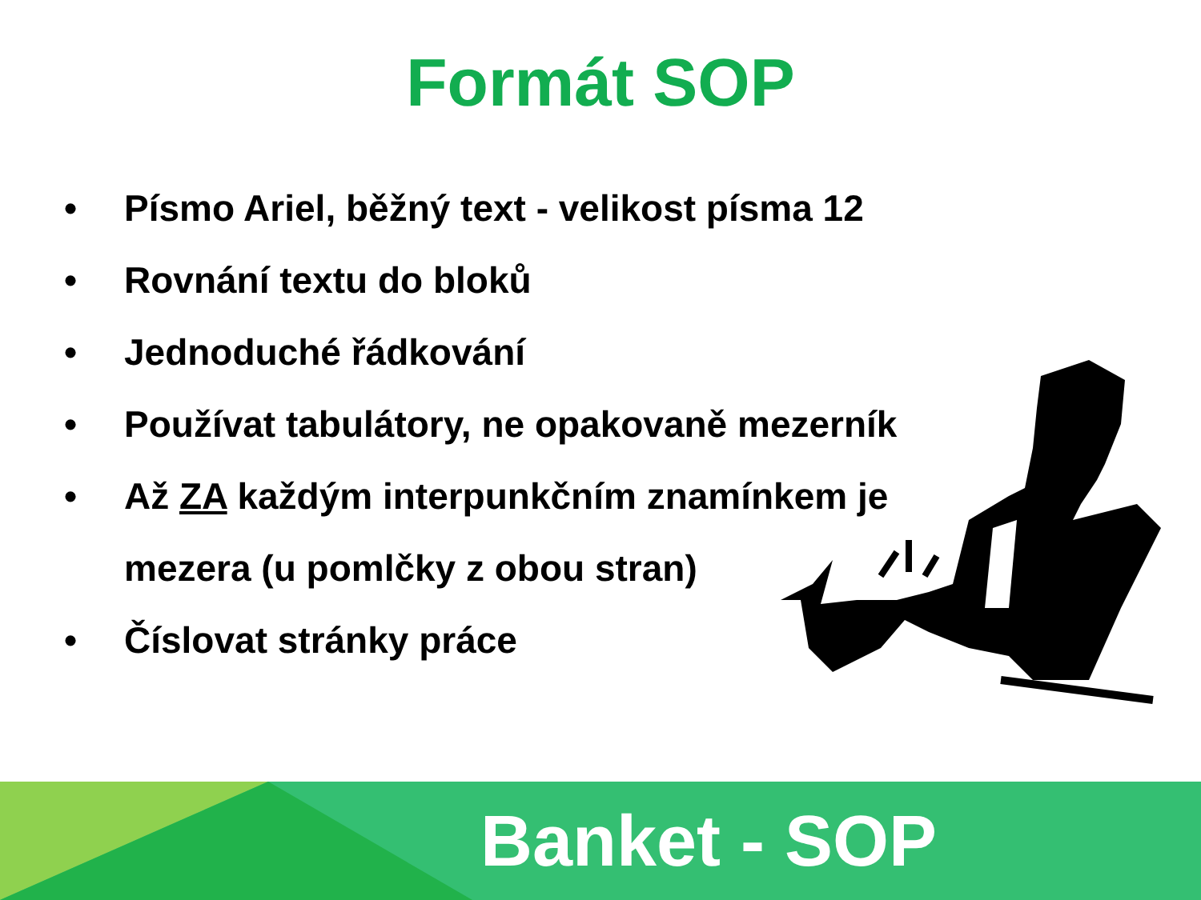Formát SOP
• Písmo Ariel, běžný text - velikost písma 12
• Rovnání textu do bloků
• Jednoduché řádkování
• Používat tabulátory, ne opakovaně mezerník
• Až ZA každým interpunkčním znamínkem je mezera (u pomlčky z obou stran)
• Číslovat stránky práce
Banket - SOP